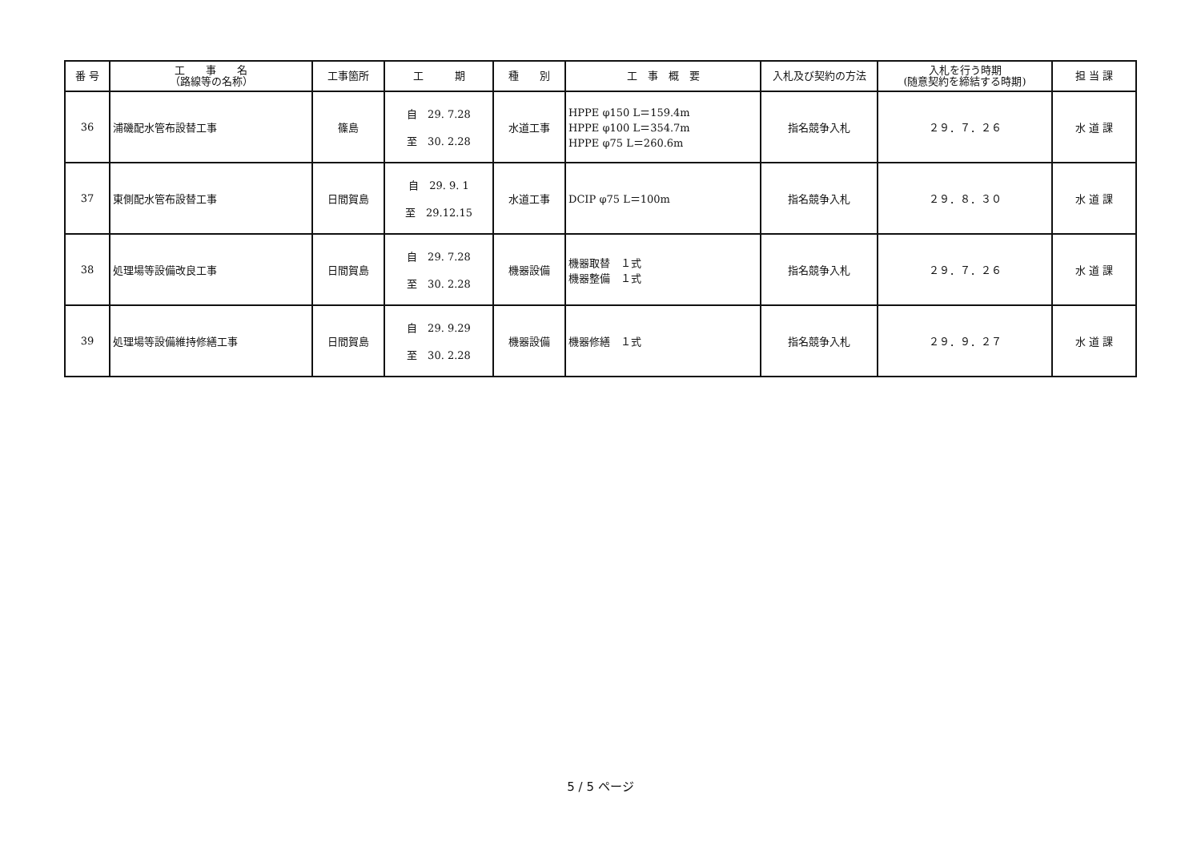| 番 号 | 工 事 名 （路線等の名称） | 工事箇所 | 工 期 | 種 別 | 工 事 概 要 | 入札及び契約の方法 | 入札を行う時期 (随意契約を締結する時期) | 担 当 課 |
| --- | --- | --- | --- | --- | --- | --- | --- | --- |
| 36 | 浦磯配水管布設替工事 | 篠島 | 自 29. 7.28 至 30. 2.28 | 水道工事 | HPPE φ150 L＝159.4m HPPE φ100 L＝354.7m HPPE φ75 L＝260.6m | 指名競争入札 | ２９．７．２６ | 水 道 課 |
| 37 | 東側配水管布設替工事 | 日間賀島 | 自 29. 9. 1 至 29.12.15 | 水道工事 | DCIP φ75 L＝100m | 指名競争入札 | ２９．８．３０ | 水 道 課 |
| 38 | 処理場等設備改良工事 | 日間賀島 | 自 29. 7.28 至 30. 2.28 | 機器設備 | 機器取替 １式 機器整備 １式 | 指名競争入札 | ２９．７．２６ | 水 道 課 |
| 39 | 処理場等設備維持修繕工事 | 日間賀島 | 自 29. 9.29 至 30. 2.28 | 機器設備 | 機器修繕 １式 | 指名競争入札 | ２９．９．２７ | 水 道 課 |
5 / 5 ページ